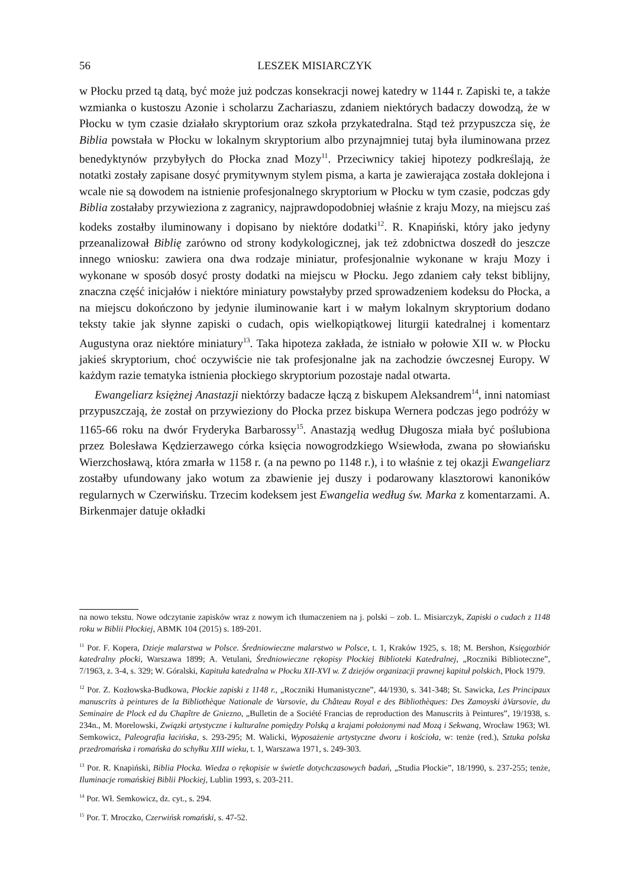56 LESZEK MISIARCZYK
w Płocku przed tą datą, być może już podczas konsekracji nowej katedry w 1144 r. Zapiski te, a także wzmianka o kustoszu Azonie i scholarzu Zachariaszu, zdaniem niektórych badaczy dowodzą, że w Płocku w tym czasie działało skryptorium oraz szkoła przykatedralna. Stąd też przypuszcza się, że Biblia powstała w Płocku w lokalnym skryptorium albo przynajmniej tutaj była iluminowana przez benedyktynów przybyłych do Płocka znad Mozy<sup>11</sup>. Przeciwnicy takiej hipotezy podkreślają, że notatki zostały zapisane dosyć prymitywnym stylem pisma, a karta je zawierająca została doklejona i wcale nie są dowodem na istnienie profesjonalnego skryptorium w Płocku w tym czasie, podczas gdy Biblia zostałaby przywieziona z zagranicy, najprawdopodobniej właśnie z kraju Mozy, na miejscu zaś kodeks zostałby iluminowany i dopisano by niektóre dodatki<sup>12</sup>. R. Knapiński, który jako jedyny przeanalizował Biblię zarówno od strony kodykologicznej, jak też zdobnictwa doszedł do jeszcze innego wniosku: zawiera ona dwa rodzaje miniatur, profesjonalnie wykonane w kraju Mozy i wykonane w sposób dosyć prosty dodatki na miejscu w Płocku. Jego zdaniem cały tekst biblijny, znaczna część inicjałów i niektóre miniatury powstałyby przed sprowadzeniem kodeksu do Płocka, a na miejscu dokończono by jedynie iluminowanie kart i w małym lokalnym skryptorium dodano teksty takie jak słynne zapiski o cudach, opis wielkopiątkowej liturgii katedralnej i komentarz Augustyna oraz niektóre miniatury<sup>13</sup>. Taka hipoteza zakłada, że istniało w połowie XII w. w Płocku jakieś skryptorium, choć oczywiście nie tak profesjonalne jak na zachodzie ówczesnej Europy. W każdym razie tematyka istnienia płockiego skryptorium pozostaje nadal otwarta.
Ewangeliarz księżnej Anastazji niektórzy badacze łączą z biskupem Aleksandrem<sup>14</sup>, inni natomiast przypuszczają, że został on przywieziony do Płocka przez biskupa Wernera podczas jego podróży w 1165-66 roku na dwór Fryderyka Barbarossy<sup>15</sup>. Anastazją według Długosza miała być poślubiona przez Bolesława Kędzierzawego córka księcia nowogrodzkiego Wsiewłoda, zwana po słowiańsku Wierzchosławą, która zmarła w 1158 r. (a na pewno po 1148 r.), i to właśnie z tej okazji Ewangeliarz zostałby ufundowany jako wotum za zbawienie jej duszy i podarowany klasztorowi kanoników regularnych w Czerwińsku. Trzecim kodeksem jest Ewangelia według św. Marka z komentarzami. A. Birkenmajer datuje okładki
na nowo tekstu. Nowe odczytanie zapisków wraz z nowym ich tłumaczeniem na j. polski – zob. L. Misiarczyk, Zapiski o cudach z 1148 roku w Biblii Płockiej, ABMK 104 (2015) s. 189-201.
<sup>11</sup> Por. F. Kopera, Dzieje malarstwa w Polsce. Średniowieczne malarstwo w Polsce, t. 1, Kraków 1925, s. 18; M. Bershon, Księgozbiór katedralny płocki, Warszawa 1899; A. Vetulani, Średniowieczne rękopisy Płockiej Biblioteki Katedralnej, „Roczniki Biblioteczne”, 7/1963, z. 3-4, s. 329; W. Góralski, Kapituła katedralna w Płocku XII-XVI w. Z dziejów organizacji prawnej kapituł polskich, Płock 1979.
<sup>12</sup> Por. Z. Kozłowska-Budkowa, Płockie zapiski z 1148 r., „Roczniki Humanistyczne”, 44/1930, s. 341-348; St. Sawicka, Les Principaux manuscrits à peintures de la Bibliothèque Nationale de Varsovie, du Château Royal e des Bibliothèques: Des Zamoyski àVarsovie, du Seminaire de Plock ed du Chapître de Gniezno, „Bulletin de a Société Francias de reproduction des Manuscrits à Peintures”, 19/1938, s. 234n., M. Morelowski, Związki artystyczne i kulturalne pomiędzy Polską a krajami położonymi nad Mozą i Sekwaną, Wrocław 1963; Wł. Semkowicz, Paleografia łacińska, s. 293-295; M. Walicki, Wyposażenie artystyczne dworu i kościoła, w: tenże (red.), Sztuka polska przedromańska i romańska do schyłku XIII wieku, t. 1, Warszawa 1971, s. 249-303.
<sup>13</sup> Por. R. Knapiński, Biblia Płocka. Wiedza o rękopisie w świetle dotychczasowych badań, „Studia Płockie”, 18/1990, s. 237-255; tenże, Iluminacje romańskiej Biblii Płockiej, Lublin 1993, s. 203-211.
<sup>14</sup> Por. Wł. Semkowicz, dz. cyt., s. 294.
<sup>15</sup> Por. T. Mroczko, Czerwińsk romański, s. 47-52.